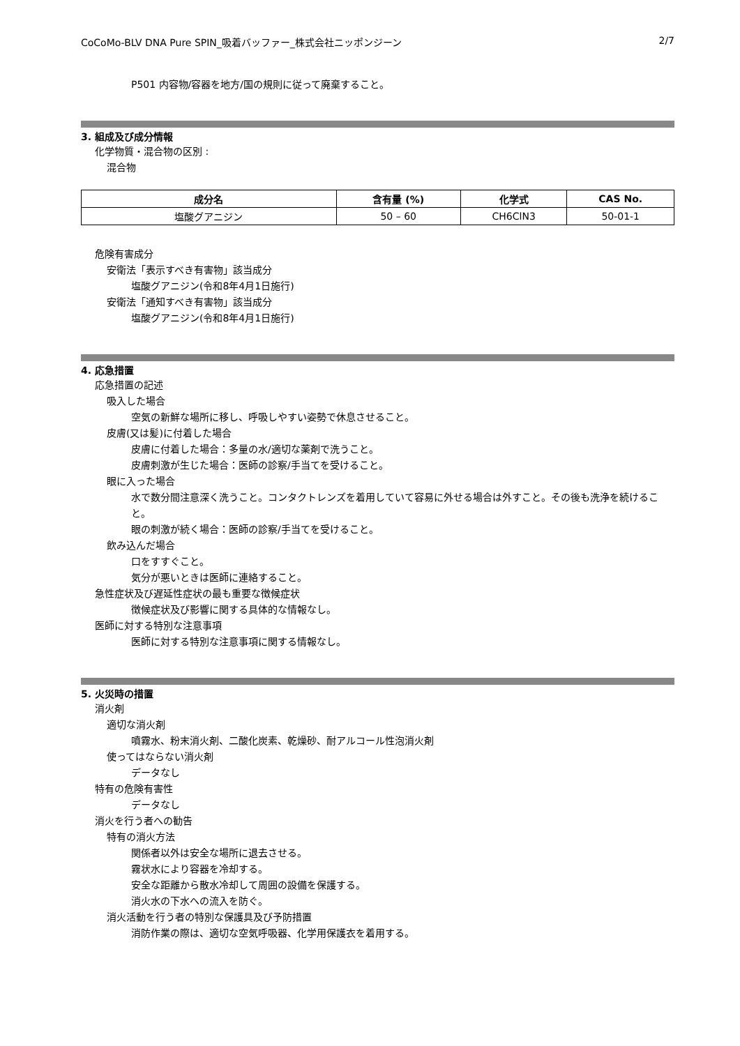CoCoMo-BLV DNA Pure SPIN_吸着バッファー_株式会社ニッポンジーン 2/7
P501 内容物/容器を地方/国の規則に従って廃棄すること。
3. 組成及び成分情報
化学物質・混合物の区別 :
混合物
| 成分名 | 含有量 (%) | 化学式 | CAS No. |
| --- | --- | --- | --- |
| 塩酸グアニジン | 50 – 60 | CH6ClN3 | 50-01-1 |
危険有害成分
安衛法「表示すべき有害物」該当成分
塩酸グアニジン(令和8年4月1日施行)
安衛法「通知すべき有害物」該当成分
塩酸グアニジン(令和8年4月1日施行)
4. 応急措置
応急措置の記述
吸入した場合
空気の新鮮な場所に移し、呼吸しやすい姿勢で休息させること。
皮膚(又は髪)に付着した場合
皮膚に付着した場合：多量の水/適切な薬剤で洗うこと。
皮膚刺激が生じた場合：医師の診察/手当てを受けること。
眼に入った場合
水で数分間注意深く洗うこと。コンタクトレンズを着用していて容易に外せる場合は外すこと。その後も洗浄を続けること。
眼の刺激が続く場合：医師の診察/手当てを受けること。
飲み込んだ場合
口をすすぐこと。
気分が悪いときは医師に連絡すること。
急性症状及び遅延性症状の最も重要な徴候症状
徴候症状及び影響に関する具体的な情報なし。
医師に対する特別な注意事項
医師に対する特別な注意事項に関する情報なし。
5. 火災時の措置
消火剤
適切な消火剤
噴霧水、粉末消火剤、二酸化炭素、乾燥砂、耐アルコール性泡消火剤
使ってはならない消火剤
データなし
特有の危険有害性
データなし
消火を行う者への勧告
特有の消火方法
関係者以外は安全な場所に退去させる。
霧状水により容器を冷却する。
安全な距離から散水冷却して周囲の設備を保護する。
消火水の下水への流入を防ぐ。
消火活動を行う者の特別な保護具及び予防措置
消防作業の際は、適切な空気呼吸器、化学用保護衣を着用する。